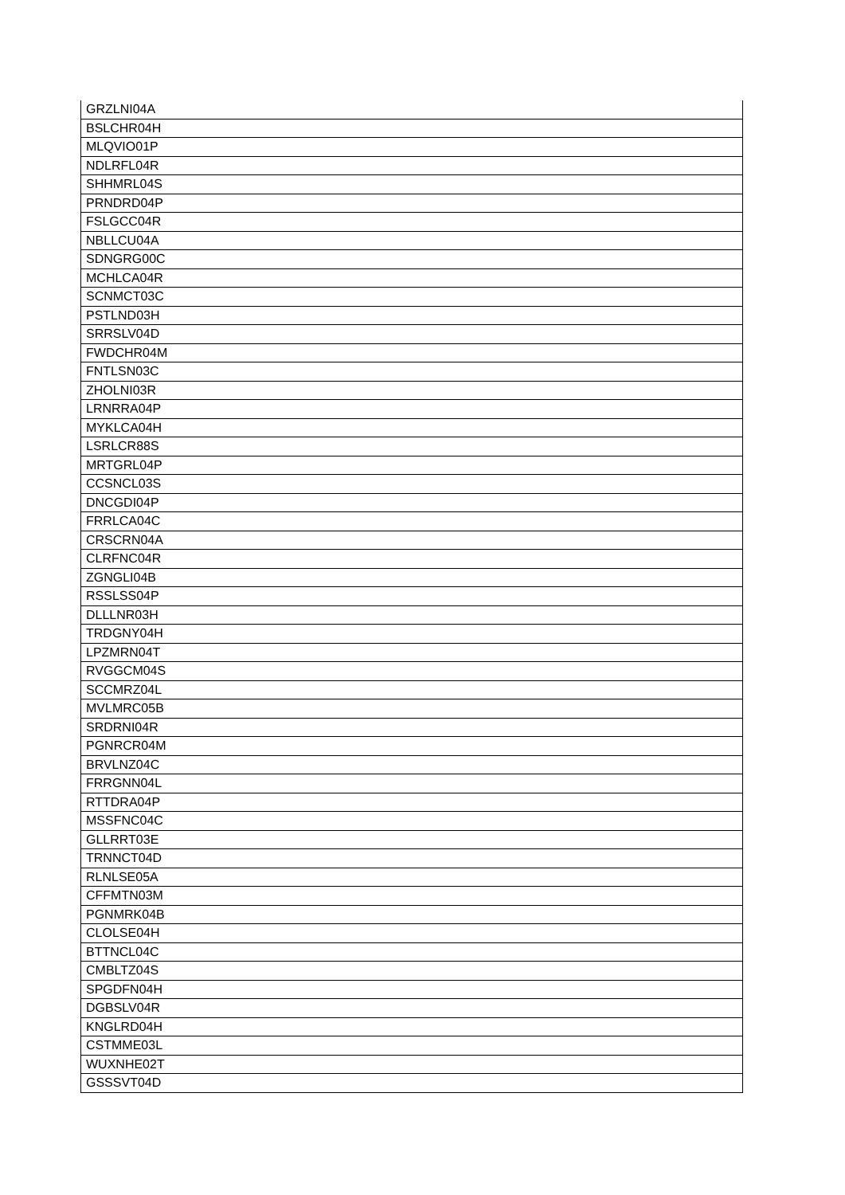| GRZLNI04A |
| BSLCHR04H |
| MLQVIO01P |
| NDLRFL04R |
| SHHMRL04S |
| PRNDRD04P |
| FSLGCC04R |
| NBLLCU04A |
| SDNGRG00C |
| MCHLCA04R |
| SCNMCT03C |
| PSTLND03H |
| SRRSLV04D |
| FWDCHR04M |
| FNTLSN03C |
| ZHOLNI03R |
| LRNRRA04P |
| MYKLCA04H |
| LSRLCR88S |
| MRTGRL04P |
| CCSNCL03S |
| DNCGDI04P |
| FRRLCA04C |
| CRSCRN04A |
| CLRFNC04R |
| ZGNGLI04B |
| RSSLSS04P |
| DLLLNR03H |
| TRDGNY04H |
| LPZMRN04T |
| RVGGCM04S |
| SCCMRZ04L |
| MVLMRC05B |
| SRDRNI04R |
| PGNRCR04M |
| BRVLNZ04C |
| FRRGNN04L |
| RTTDRA04P |
| MSSFNC04C |
| GLLRRT03E |
| TRNNCT04D |
| RLNLSE05A |
| CFFMTN03M |
| PGNMRK04B |
| CLOLSE04H |
| BTTNCL04C |
| CMBLTZ04S |
| SPGDFN04H |
| DGBSLV04R |
| KNGLRD04H |
| CSTMME03L |
| WUXNHE02T |
| GSSSVT04D |